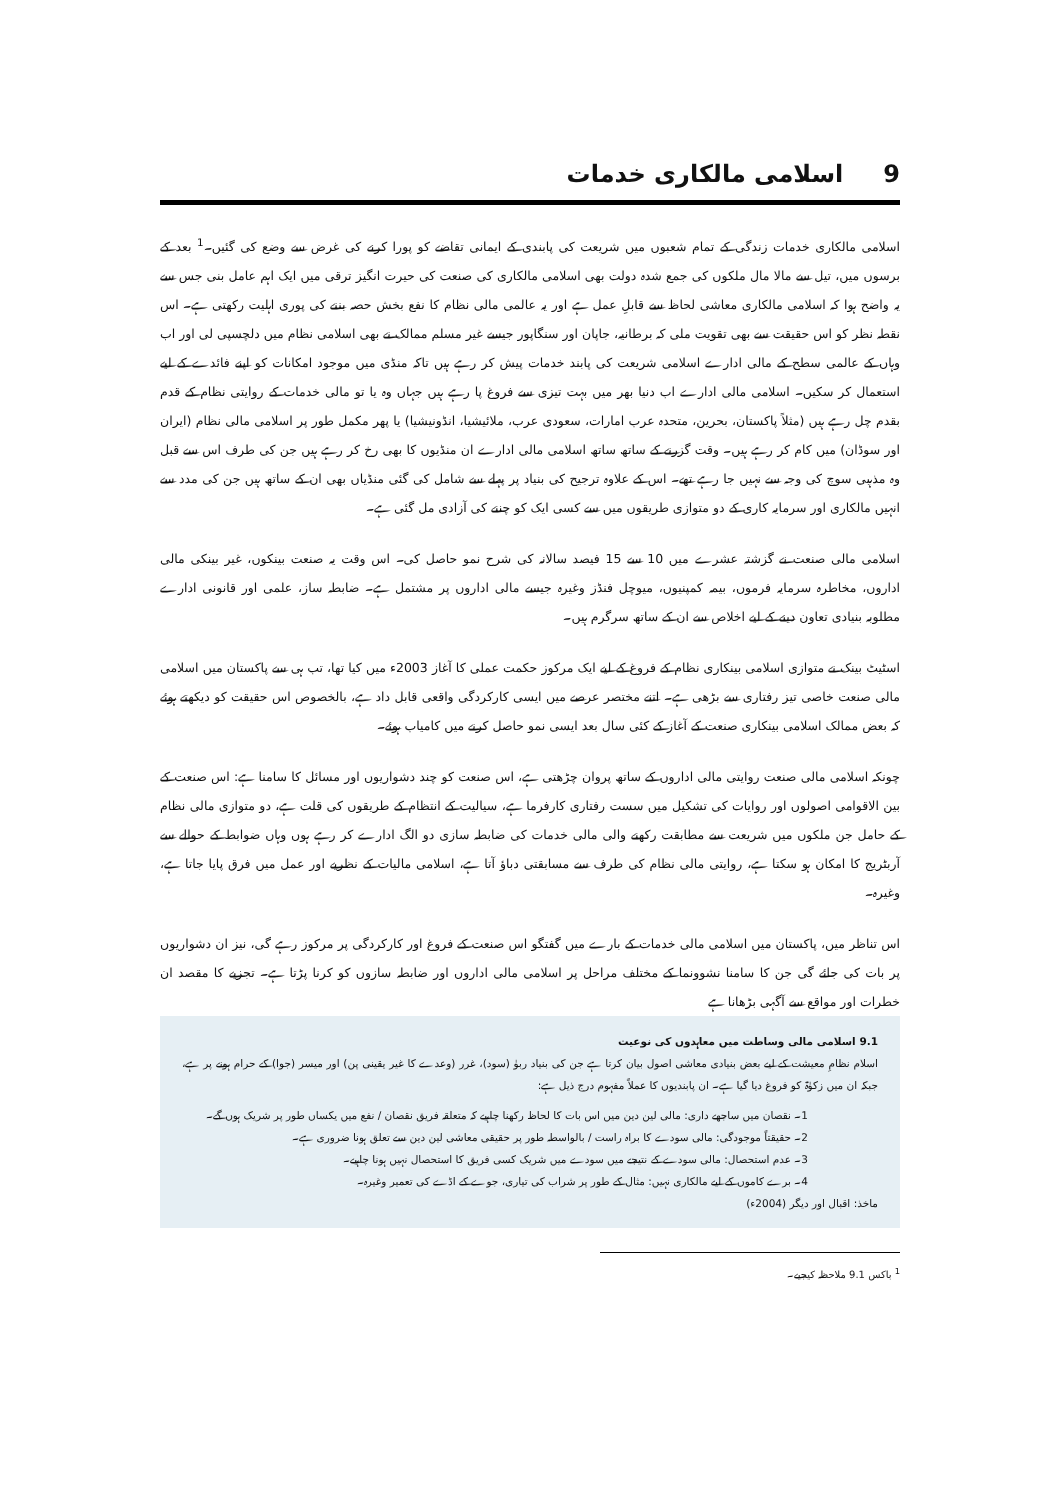9اسلامی مالکاری خدمات
اسلامی مالکاری خدمات زندگی کے تمام شعبوں میں شریعت کی پابندی کے ایمانی تقاضے کو پورا کرنے کی غرض سے وضع کی گئیں۔<sup>1</sup> بعد کے برسوں میں، تیل سے مالا مال ملکوں کی جمع شدہ دولت بھی اسلامی مالکاری کی صنعت کی حیرت انگیز ترقی میں ایک اہم عامل بنی جس سے یہ واضح ہوا کہ اسلامی مالکاری معاشی لحاظ سے قابلِ عمل ہے اور یہ عالمی مالی نظام کا نفع بخش حصہ بننے کی پوری اہلیت رکھتی ہے۔ اس نقطہ نظر کو اس حقیقت سے بھی تقویت ملی کہ برطانیہ، جاپان اور سنگاپور جیسے غیر مسلم ممالک نے بھی اسلامی نظام میں دلچسپی لی اور اب وہاں کے عالمی سطح کے مالی ادارے اسلامی شریعت کی پابند خدمات پیش کر رہے ہیں تاکہ منڈی میں موجود امکانات کو اپنے فائدے کے لیے استعمال کر سکیں۔ اسلامی مالی ادارے اب دنیا بھر میں بہت تیزی سے فروغ پا رہے ہیں جہاں وہ یا تو مالی خدمات کے روایتی نظام کے قدم بقدم چل رہے ہیں (مثلاً پاکستان، بحرین، متحدہ عرب امارات، سعودی عرب، ملائیشیا، انڈونیشیا) یا پھر مکمل طور پر اسلامی مالی نظام (ایران اور سوڈان) میں کام کر رہے ہیں۔ وقت گزرنے کے ساتھ ساتھ اسلامی مالی ادارے ان منڈیوں کا بھی رخ کر رہے ہیں جن کی طرف اس سے قبل وہ مذہبی سوچ کی وجہ سے نہیں جا رہے تھے۔ اس کے علاوہ ترجیح کی بنیاد پر پہلے سے شامل کی گئی منڈیاں بھی ان کے ساتھ ہیں جن کی مدد سے انہیں مالکاری اور سرمایہ کاری کے دو متوازی طریقوں میں سے کسی ایک کو چننے کی آزادی مل گئی ہے۔
اسلامی مالی صنعت نے گزشتہ عشرے میں 10 سے 15 فیصد سالانہ کی شرح نمو حاصل کی۔ اس وقت یہ صنعت بینکوں، غیر بینکی مالی اداروں، مخاطرہ سرمایہ فرموں، بیمہ کمپنیوں، میوچل فنڈز وغیرہ جیسے مالی اداروں پر مشتمل ہے۔ ضابطہ ساز، علمی اور قانونی ادارے مطلوبہ بنیادی تعاون دینے کے لیے اخلاص سے ان کے ساتھ سرگرم ہیں۔
اسٹیٹ بینک نے متوازی اسلامی بینکاری نظام کے فروغ کے لیے ایک مرکوز حکمت عملی کا آغاز 2003ء میں کیا تھا، تب ہی سے پاکستان میں اسلامی مالی صنعت خاصی تیز رفتاری سے بڑھی ہے۔ اتنے مختصر عرصے میں ایسی کارکردگی واقعی قابل داد ہے، بالخصوص اس حقیقت کو دیکھتے ہوئے کہ بعض ممالک اسلامی بینکاری صنعت کے آغاز کے کئی سال بعد ایسی نمو حاصل کرنے میں کامیاب ہوئے۔
چونکہ اسلامی مالی صنعت روایتی مالی اداروں کے ساتھ پروان چڑھتی ہے، اس صنعت کو چند دشواریوں اور مسائل کا سامنا ہے: اس صنعت کے بین الاقوامی اصولوں اور روایات کی تشکیل میں سست رفتاری کارفرما ہے، سیالیت کے انتظام کے طریقوں کی قلت ہے، دو متوازی مالی نظام کے حامل جن ملکوں میں شریعت سے مطابقت رکھنے والی مالی خدمات کی ضابطہ سازی دو الگ ادارے کر رہے ہوں وہاں ضوابط کے حوالے سے آربٹریج کا امکان ہو سکتا ہے، روایتی مالی نظام کی طرف سے مسابقتی دباؤ آتا ہے، اسلامی مالیات کے نظریے اور عمل میں فرق پایا جاتا ہے، وغیرہ۔
اس تناظر میں، پاکستان میں اسلامی مالی خدمات کے بارے میں گفتگو اس صنعت کے فروغ اور کارکردگی پر مرکوز رہے گی، نیز ان دشواریوں پر بات کی جائے گی جن کا سامنا نشوونما کے مختلف مراحل پر اسلامی مالی اداروں اور ضابطہ سازوں کو کرنا پڑتا ہے۔ تجزیے کا مقصد ان خطرات اور مواقع سے آگہی بڑھانا ہے
9.1 اسلامی مالی وساطت میں معاہدوں کی نوعیت
اسلام نظامِ معیشت کے لیے بعض بنیادی معاشی اصول بیان کرتا ہے جن کی بنیاد ربوٰ (سود)، غرر (وعدے کا غیر یقینی پن) اور میسر (جوا) کے حرام ہونے پر ہے، جبکہ ان میں زکوٰۃ کو فروغ دیا گیا ہے۔ ان پابندیوں کا عملاً مفہوم درج ذیل ہے:
1۔ نقصان میں ساجھے داری: مالی لین دین میں اس بات کا لحاظ رکھنا چاہیے کہ متعلقہ فریق نقصان / نفع میں یکساں طور پر شریک ہوں گے۔
2۔ حقیقتاً موجودگی: مالی سودے کا براہ راست / بالواسطہ طور پر حقیقی معاشی لین دین سے تعلق ہونا ضروری ہے۔
3۔ عدم استحصال: مالی سودے کے نتیجے میں سودے میں شریک کسی فریق کا استحصال نہیں ہونا چاہیے۔
4۔ برے کاموں کے لیے مالکاری نہیں: مثال کے طور پر شراب کی تیاری، جوے کے اڈے کی تعمیر وغیرہ۔
ماخذ: اقبال اور دیگر (2004ء)
<sup>1</sup> باکس 9.1 ملاحظہ کیجیے۔